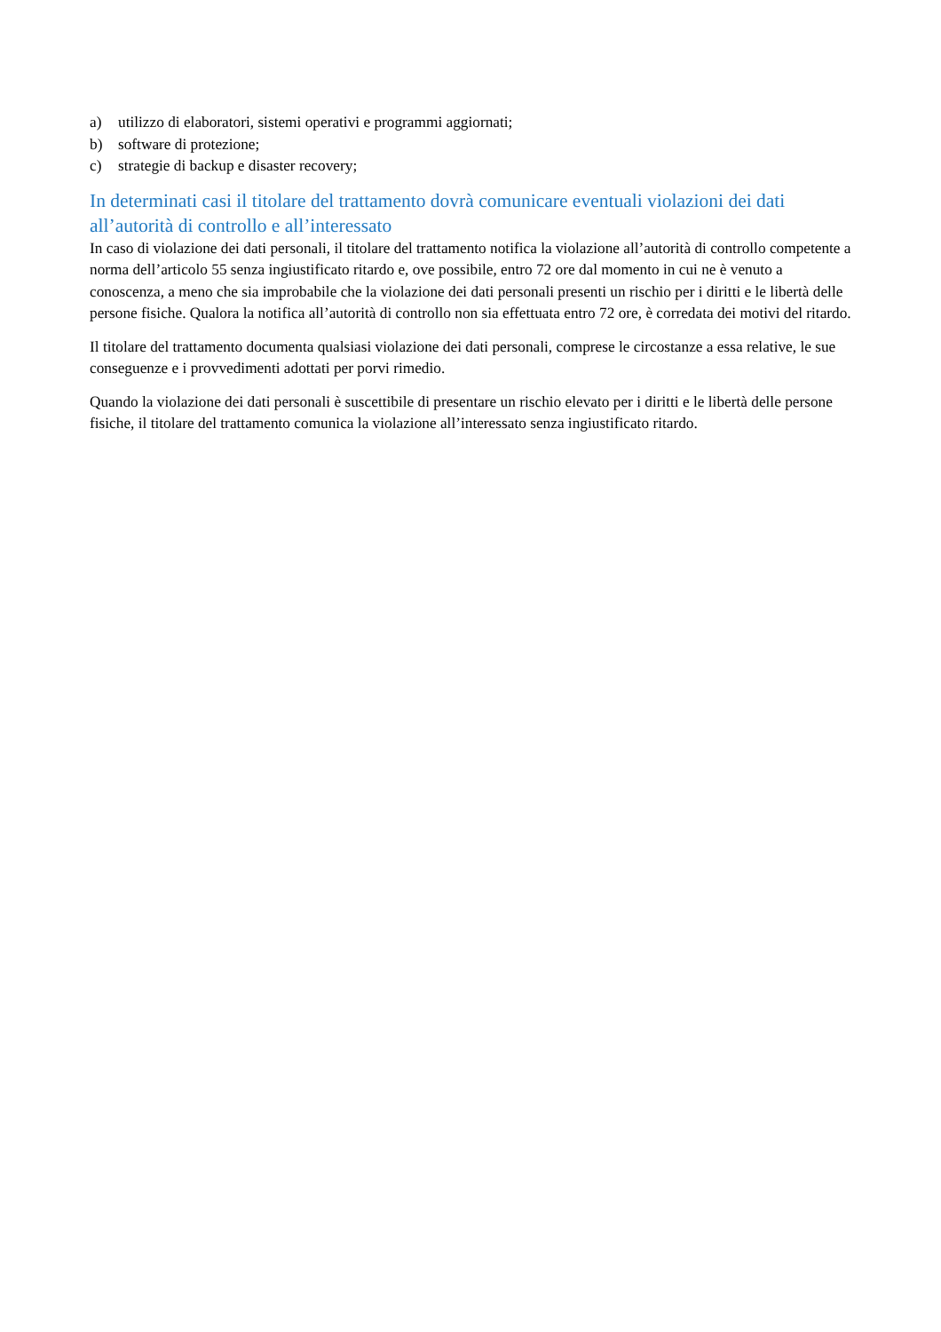a) utilizzo di elaboratori, sistemi operativi e programmi aggiornati;
b) software di protezione;
c) strategie di backup e disaster recovery;
In determinati casi il titolare del trattamento dovrà comunicare eventuali violazioni dei dati all’autorità di controllo e all’interessato
In caso di violazione dei dati personali, il titolare del trattamento notifica la violazione all’autorità di controllo competente a norma dell’articolo 55 senza ingiustificato ritardo e, ove possibile, entro 72 ore dal momento in cui ne è venuto a conoscenza, a meno che sia improbabile che la violazione dei dati personali presenti un rischio per i diritti e le libertà delle persone fisiche. Qualora la notifica all’autorità di controllo non sia effettuata entro 72 ore, è corredata dei motivi del ritardo.
Il titolare del trattamento documenta qualsiasi violazione dei dati personali, comprese le circostanze a essa relative, le sue conseguenze e i provvedimenti adottati per porvi rimedio.
Quando la violazione dei dati personali è suscettibile di presentare un rischio elevato per i diritti e le libertà delle persone fisiche, il titolare del trattamento comunica la violazione all’interessato senza ingiustificato ritardo.